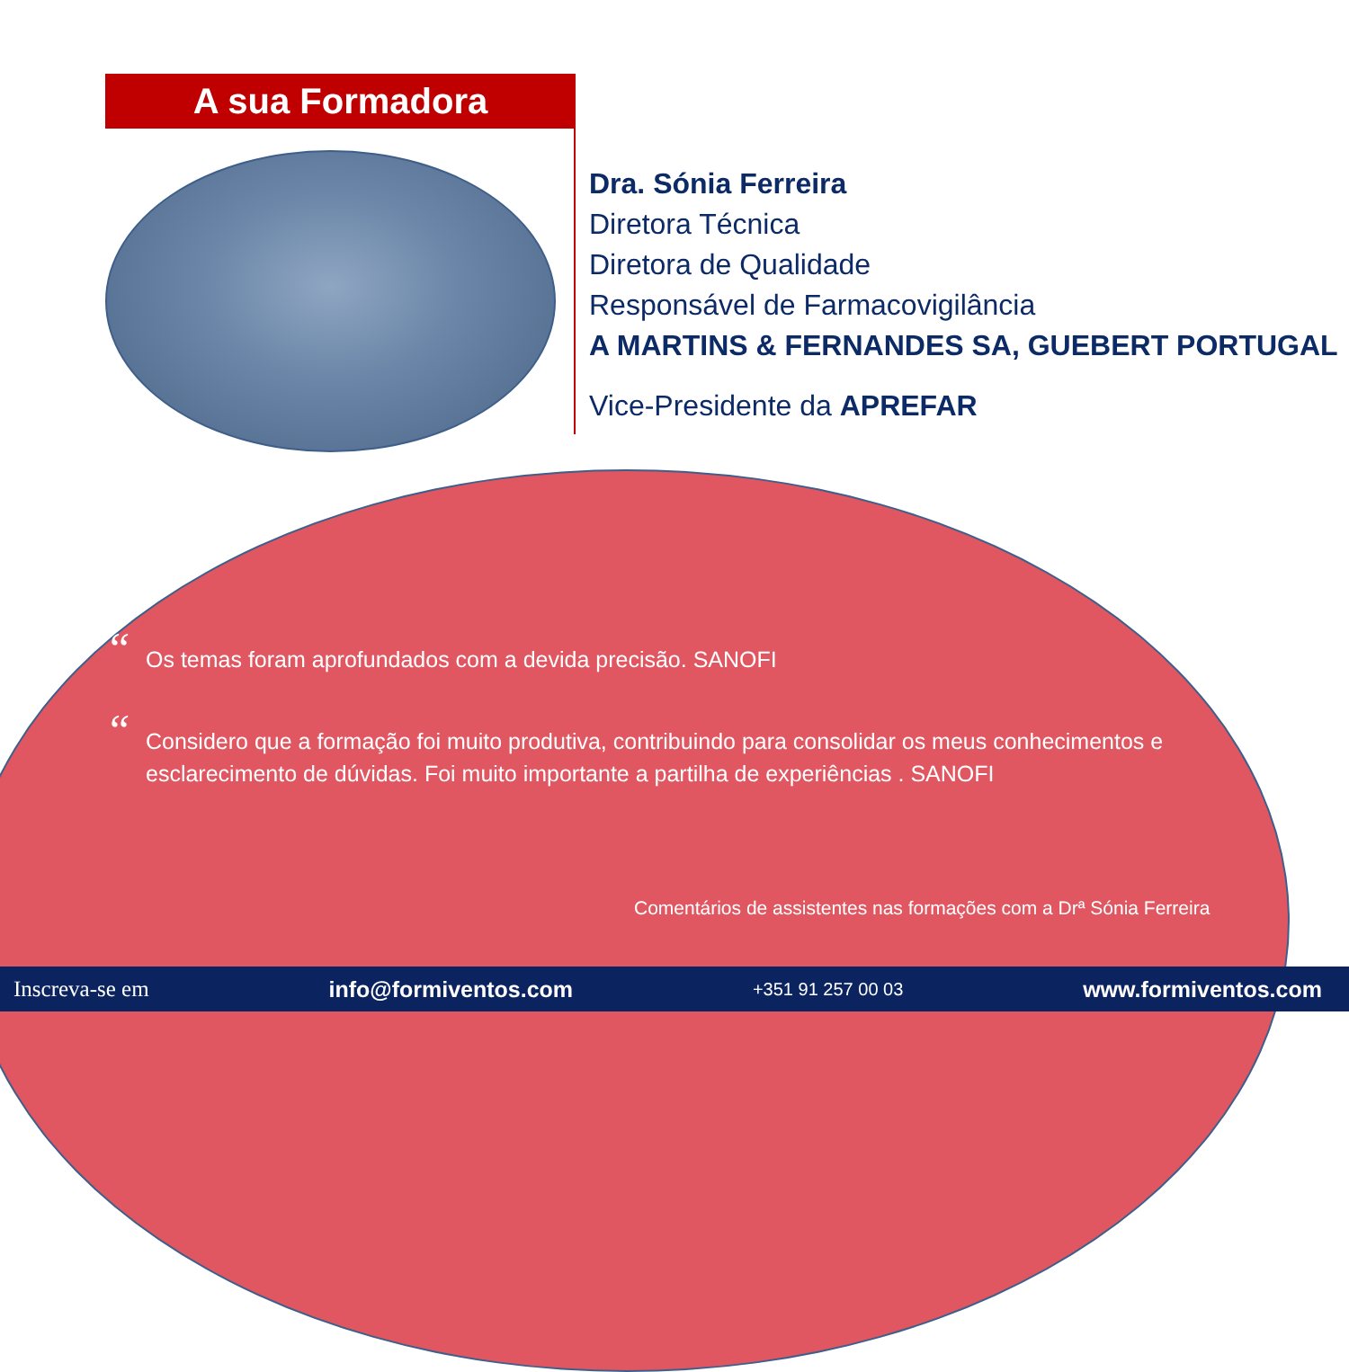A sua Formadora
Dra. Sónia Ferreira
Diretora Técnica
Diretora de Qualidade
Responsável de Farmacovigilância
A MARTINS & FERNANDES SA, GUEBERT PORTUGAL
Vice-Presidente da APREFAR
“Os temas foram aprofundados com a devida precisão. SANOFI
“Considero que a formação foi muito produtiva, contribuindo para consolidar os meus conhecimentos e esclarecimento de dúvidas. Foi muito importante a partilha de experiências . SANOFI
Comentários de assistentes nas formações com a Drª Sónia Ferreira
Inscreva-se em info@formiventos.com +351 91 257 00 03 www.formiventos.com